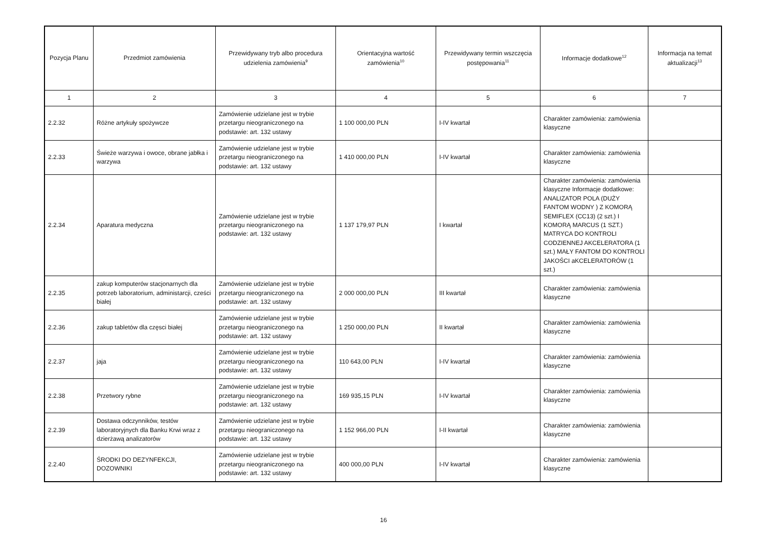| Pozycja Planu | Przedmiot zamówienia | Przewidywany tryb albo procedura udzielenia zamówienia<sup>9</sup> | Orientacyjna wartość zamówienia<sup>10</sup> | Przewidywany termin wszczęcia postępowania<sup>11</sup> | Informacje dodatkowe<sup>12</sup> | Informacja na temat aktualizacji<sup>13</sup> |
| --- | --- | --- | --- | --- | --- | --- |
| 1 | 2 | 3 | 4 | 5 | 6 | 7 |
| 2.2.32 | Różne artykuły spożywcze | Zamówienie udzielane jest w trybie przetargu nieograniczonego na podstawie: art. 132 ustawy | 1 100 000,00 PLN | I-IV kwartał | Charakter zamówienia: zamówienia klasyczne | |
| 2.2.33 | Świeże warzywa i owoce, obrane jabłka i warzywa | Zamówienie udzielane jest w trybie przetargu nieograniczonego na podstawie: art. 132 ustawy | 1 410 000,00 PLN | I-IV kwartał | Charakter zamówienia: zamówienia klasyczne | |
| 2.2.34 | Aparatura medyczna | Zamówienie udzielane jest w trybie przetargu nieograniczonego na podstawie: art. 132 ustawy | 1 137 179,97 PLN | I kwartał | Charakter zamówienia: zamówienia klasyczne Informacje dodatkowe: ANALIZATOR POLA (DUŻY FANTOM WODNY ) Z KOMORĄ SEMIFLEX (CC13) (2 szt.) I KOMORĄ MARCUS (1 SZT.) MATRYCA DO KONTROLI CODZIENNEJ AKCELERATORA (1 szt.) MAŁY FANTOM DO KONTROLI JAKOŚCI aKCELERATORÓW (1 szt.) | |
| 2.2.35 | zakup komputerów stacjonarnych dla potrzeb laboratorium, administarcji, cześci białej | Zamówienie udzielane jest w trybie przetargu nieograniczonego na podstawie: art. 132 ustawy | 2 000 000,00 PLN | III kwartał | Charakter zamówienia: zamówienia klasyczne | |
| 2.2.36 | zakup tabletów dla częsci białej | Zamówienie udzielane jest w trybie przetargu nieograniczonego na podstawie: art. 132 ustawy | 1 250 000,00 PLN | II kwartał | Charakter zamówienia: zamówienia klasyczne | |
| 2.2.37 | jaja | Zamówienie udzielane jest w trybie przetargu nieograniczonego na podstawie: art. 132 ustawy | 110 643,00 PLN | I-IV kwartał | Charakter zamówienia: zamówienia klasyczne | |
| 2.2.38 | Przetwory rybne | Zamówienie udzielane jest w trybie przetargu nieograniczonego na podstawie: art. 132 ustawy | 169 935,15 PLN | I-IV kwartał | Charakter zamówienia: zamówienia klasyczne | |
| 2.2.39 | Dostawa odczynników, testów laboratoryjnych dla Banku Krwi wraz z dzierżawą analizatorów | Zamówienie udzielane jest w trybie przetargu nieograniczonego na podstawie: art. 132 ustawy | 1 152 966,00 PLN | I-II kwartał | Charakter zamówienia: zamówienia klasyczne | |
| 2.2.40 | ŚRODKI DO DEZYNFEKCJI, DOZOWNIKI | Zamówienie udzielane jest w trybie przetargu nieograniczonego na podstawie: art. 132 ustawy | 400 000,00 PLN | I-IV kwartał | Charakter zamówienia: zamówienia klasyczne | |
16